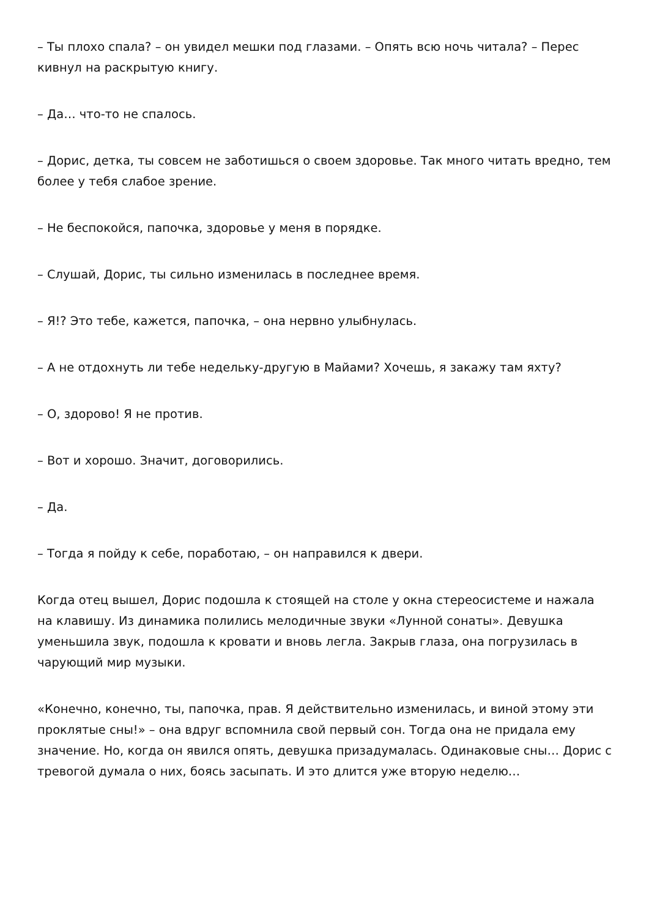– Ты плохо спала? – он увидел мешки под глазами. – Опять всю ночь читала? – Перес кивнул на раскрытую книгу.
– Да… что-то не спалось.
– Дорис, детка, ты совсем не заботишься о своем здоровье. Так много читать вредно, тем более у тебя слабое зрение.
– Не беспокойся, папочка, здоровье у меня в порядке.
– Слушай, Дорис, ты сильно изменилась в последнее время.
– Я!? Это тебе, кажется, папочка, – она нервно улыбнулась.
– А не отдохнуть ли тебе недельку-другую в Майами? Хочешь, я закажу там яхту?
– О, здорово! Я не против.
– Вот и хорошо. Значит, договорились.
– Да.
– Тогда я пойду к себе, поработаю, – он направился к двери.
Когда отец вышел, Дорис подошла к стоящей на столе у окна стереосистеме и нажала на клавишу. Из динамика полились мелодичные звуки «Лунной сонаты». Девушка уменьшила звук, подошла к кровати и вновь легла. Закрыв глаза, она погрузилась в чарующий мир музыки.
«Конечно, конечно, ты, папочка, прав. Я действительно изменилась, и виной этому эти проклятые сны!» – она вдруг вспомнила свой первый сон. Тогда она не придала ему значение. Но, когда он явился опять, девушка призадумалась. Одинаковые сны… Дорис с тревогой думала о них, боясь засыпать. И это длится уже вторую неделю…